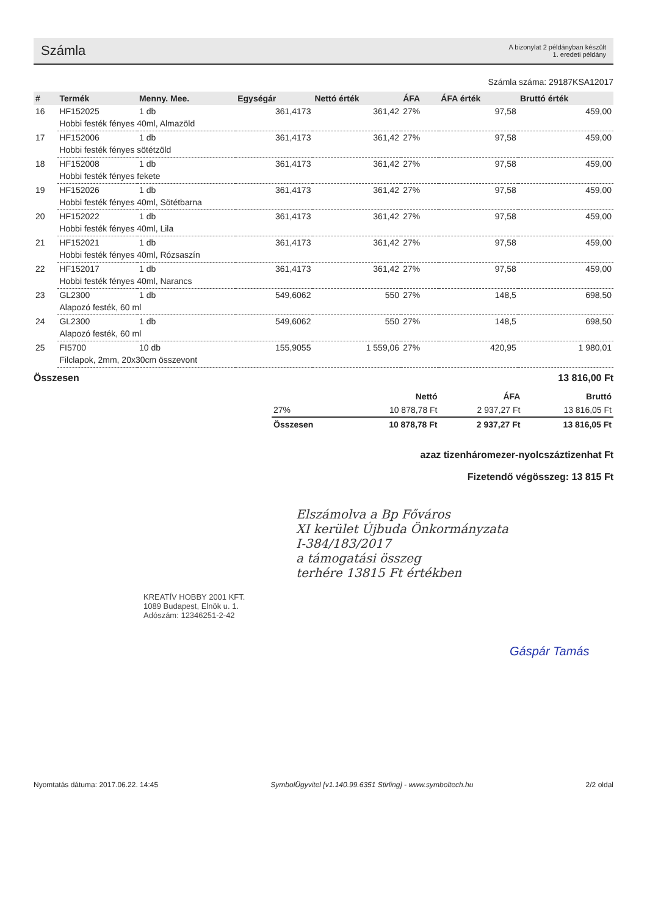Számla
A bizonylat 2 példányban készült
1. eredeti példány
Számla száma: 29187KSA12017
| # | Termék | Menny. Mee. | Egységár | Nettó érték | ÁFA | ÁFA érték | Bruttó érték |
| --- | --- | --- | --- | --- | --- | --- | --- |
| 16 | HF152025 | 1 db | 361,4173 | 361,42 | 27% | 97,58 | 459,00 |
| | Hobbi festék fényes 40ml, Almazöld | | | | | | |
| 17 | HF152006 | 1 db | 361,4173 | 361,42 | 27% | 97,58 | 459,00 |
| | Hobbi festék fényes sötétzöld | | | | | | |
| 18 | HF152008 | 1 db | 361,4173 | 361,42 | 27% | 97,58 | 459,00 |
| | Hobbi festék fényes fekete | | | | | | |
| 19 | HF152026 | 1 db | 361,4173 | 361,42 | 27% | 97,58 | 459,00 |
| | Hobbi festék fényes 40ml, Sötétbarna | | | | | | |
| 20 | HF152022 | 1 db | 361,4173 | 361,42 | 27% | 97,58 | 459,00 |
| | Hobbi festék fényes 40ml, Lila | | | | | | |
| 21 | HF152021 | 1 db | 361,4173 | 361,42 | 27% | 97,58 | 459,00 |
| | Hobbi festék fényes 40ml, Rózsaszín | | | | | | |
| 22 | HF152017 | 1 db | 361,4173 | 361,42 | 27% | 97,58 | 459,00 |
| | Hobbi festék fényes 40ml, Narancs | | | | | | |
| 23 | GL2300 | 1 db | 549,6062 | 550 | 27% | 148,5 | 698,50 |
| | Alapozó festék, 60 ml | | | | | | |
| 24 | GL2300 | 1 db | 549,6062 | 550 | 27% | 148,5 | 698,50 |
| | Alapozó festék, 60 ml | | | | | | |
| 25 | FI5700 | 10 db | 155,9055 | 1 559,06 | 27% | 420,95 | 1 980,01 |
| | Filclapok, 2mm, 20x30cm összevont | | | | | | |
Összesen 13 816,00 Ft
| | Nettó | ÁFA | Bruttó |
| --- | --- | --- | --- |
| 27% | 10 878,78 Ft | 2 937,27 Ft | 13 816,05 Ft |
| Összesen | 10 878,78 Ft | 2 937,27 Ft | 13 816,05 Ft |
azaz tizenháromezer-nyolcszáztizenhat Ft
Fizetendő végösszeg: 13 815 Ft
Elszámolva a Bp Főváros
XI kerület Újbuda Önkormányzata
I-384/183/2017
a támogatási összeg
terhére 13815 Ft értékben
KREATÍV HOBBY 2001 KFT.
1089 Budapest, Elnök u. 1.
Adószám: 12346251-2-42
Gáspár Tamás
Nyomtatás dátuma: 2017.06.22. 14:45 SymbolÜgyvitel [v1.140.99.6351 Stirling] - www.symboltech.hu 2/2 oldal